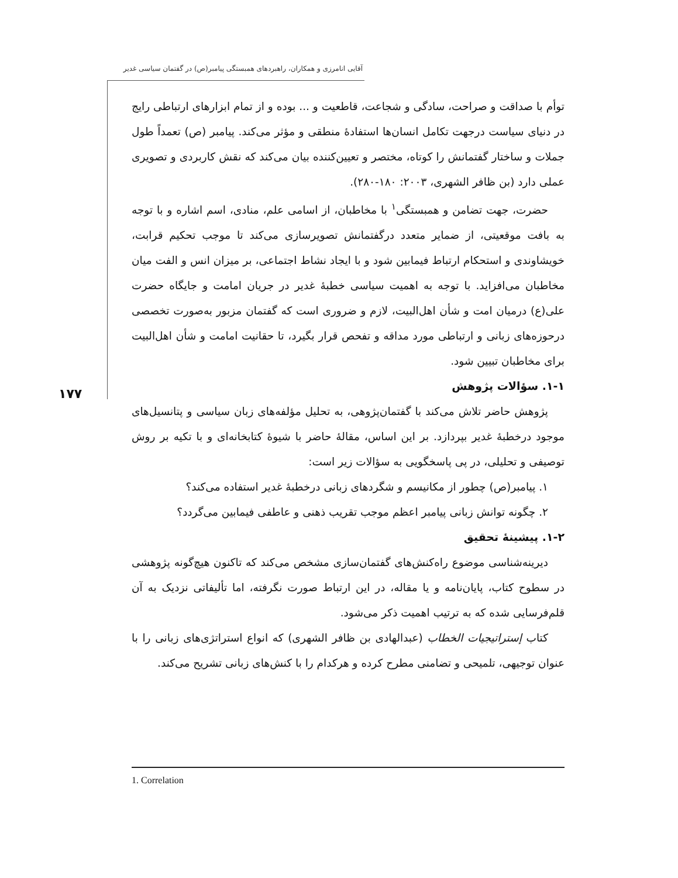آقایی انامرزی و همکاران، راهبردهای همبستگی پیامبر(ص) در گفتمان سیاسی غدیر
۱۷۷
توأم با صداقت و صراحت، سادگی و شجاعت، قاطعیت و ... بوده و از تمام ابزارهای ارتباطی رایج در دنیای سیاست درجهت تکامل انسان‌ها استفادهٔ منطقی و مؤثر می‌کند. پیامبر (ص) تعمداً طول جملات و ساختار گفتمانش را کوتاه، مختصر و تعیین‌کننده بیان می‌کند که نقش کاربردی و تصویری عملی دارد (بن ظافر الشهری، ۲۰۰۳: ۱۸۰-۲۸۰).
حضرت، جهت تضامن و همبستگی<sup>۱</sup> با مخاطبان، از اسامی علم، منادی، اسم اشاره و با توجه به بافت موقعیتی، از ضمایر متعدد درگفتمانش تصویرسازی می‌کند تا موجب تحکیم قرابت، خویشاوندی و استحکام ارتباط فیمابین شود و با ایجاد نشاط اجتماعی، بر میزان انس و الفت میان مخاطبان می‌افزاید. با توجه به اهمیت سیاسی خطبهٔ غدیر در جریان امامت و جایگاه حضرت علی(ع) درمیان امت و شأن اهل‌البیت، لازم و ضروری است که گفتمان مزبور به‌صورت تخصصی درحوزه‌های زبانی و ارتباطی مورد مداقه و تفحص قرار بگیرد، تا حقانیت امامت و شأن اهل‌البیت برای مخاطبان تبیین شود.
۱-۱. سؤالات پژوهش
پژوهش حاضر تلاش می‌کند با گفتمان‌پژوهی، به تحلیل مؤلفه‌های زبان سیاسی و پتانسیل‌های موجود درخطبهٔ غدیر بپردازد. بر این اساس، مقالهٔ حاضر با شیوهٔ کتابخانه‌ای و با تکیه بر روش توصیفی و تحلیلی، در پی پاسخگویی به سؤالات زیر است:
۱. پیامبر(ص) چطور از مکانیسم و شگردهای زبانی درخطبهٔ غدیر استفاده می‌کند؟
۲. چگونه توانش زبانی پیامبر اعظم موجب تقریب ذهنی و عاطفی فیمابین می‌گردد؟
۱-۲. پیشینهٔ تحقیق
دیرینه‌شناسی موضوع راه‌کنش‌های گفتمان‌سازی مشخص می‌کند که تاکنون هیچ‌گونه پژوهشی در سطوح کتاب، پایان‌نامه و یا مقاله، در این ارتباط صورت نگرفته، اما تألیفاتی نزدیک به آن قلم‌فرسایی شده که به ترتیب اهمیت ذکر می‌شود.
کتاب إستراتیجیات الخطاب (عبدالهادی بن ظافر الشهری) که انواع استراتژی‌های زبانی را با عنوان توجیهی، تلمیحی و تضامنی مطرح کرده و هرکدام را با کنش‌های زبانی تشریح می‌کند.
1. Correlation